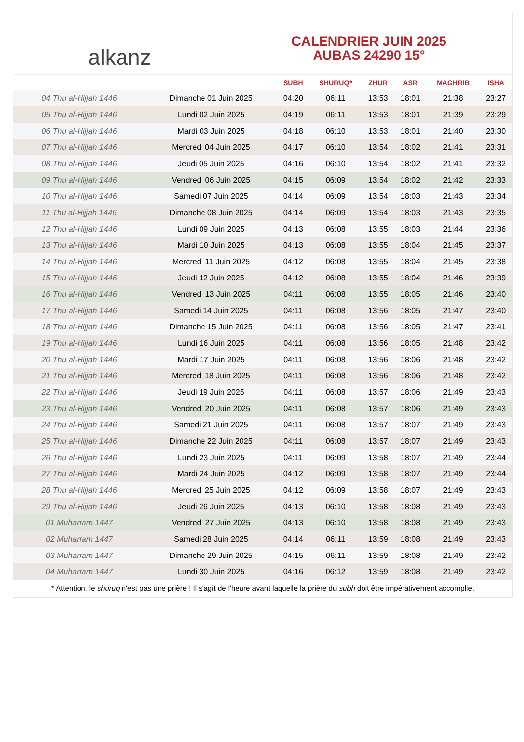alkanz
CALENDRIER JUIN 2025
AUBAS 24290 15°
| | | SUBH | SHURUQ* | ZHUR | ASR | MAGHRIB | ISHA |
| --- | --- | --- | --- | --- | --- | --- | --- |
| 04 Thu al-Hijjah 1446 | Dimanche 01 Juin 2025 | 04:20 | 06:11 | 13:53 | 18:01 | 21:38 | 23:27 |
| 05 Thu al-Hijjah 1446 | Lundi 02 Juin 2025 | 04:19 | 06:11 | 13:53 | 18:01 | 21:39 | 23:29 |
| 06 Thu al-Hijjah 1446 | Mardi 03 Juin 2025 | 04:18 | 06:10 | 13:53 | 18:01 | 21:40 | 23:30 |
| 07 Thu al-Hijjah 1446 | Mercredi 04 Juin 2025 | 04:17 | 06:10 | 13:54 | 18:02 | 21:41 | 23:31 |
| 08 Thu al-Hijjah 1446 | Jeudi 05 Juin 2025 | 04:16 | 06:10 | 13:54 | 18:02 | 21:41 | 23:32 |
| 09 Thu al-Hijjah 1446 | Vendredi 06 Juin 2025 | 04:15 | 06:09 | 13:54 | 18:02 | 21:42 | 23:33 |
| 10 Thu al-Hijjah 1446 | Samedi 07 Juin 2025 | 04:14 | 06:09 | 13:54 | 18:03 | 21:43 | 23:34 |
| 11 Thu al-Hijjah 1446 | Dimanche 08 Juin 2025 | 04:14 | 06:09 | 13:54 | 18:03 | 21:43 | 23:35 |
| 12 Thu al-Hijjah 1446 | Lundi 09 Juin 2025 | 04:13 | 06:08 | 13:55 | 18:03 | 21:44 | 23:36 |
| 13 Thu al-Hijjah 1446 | Mardi 10 Juin 2025 | 04:13 | 06:08 | 13:55 | 18:04 | 21:45 | 23:37 |
| 14 Thu al-Hijjah 1446 | Mercredi 11 Juin 2025 | 04:12 | 06:08 | 13:55 | 18:04 | 21:45 | 23:38 |
| 15 Thu al-Hijjah 1446 | Jeudi 12 Juin 2025 | 04:12 | 06:08 | 13:55 | 18:04 | 21:46 | 23:39 |
| 16 Thu al-Hijjah 1446 | Vendredi 13 Juin 2025 | 04:11 | 06:08 | 13:55 | 18:05 | 21:46 | 23:40 |
| 17 Thu al-Hijjah 1446 | Samedi 14 Juin 2025 | 04:11 | 06:08 | 13:56 | 18:05 | 21:47 | 23:40 |
| 18 Thu al-Hijjah 1446 | Dimanche 15 Juin 2025 | 04:11 | 06:08 | 13:56 | 18:05 | 21:47 | 23:41 |
| 19 Thu al-Hijjah 1446 | Lundi 16 Juin 2025 | 04:11 | 06:08 | 13:56 | 18:05 | 21:48 | 23:42 |
| 20 Thu al-Hijjah 1446 | Mardi 17 Juin 2025 | 04:11 | 06:08 | 13:56 | 18:06 | 21:48 | 23:42 |
| 21 Thu al-Hijjah 1446 | Mercredi 18 Juin 2025 | 04:11 | 06:08 | 13:56 | 18:06 | 21:48 | 23:42 |
| 22 Thu al-Hijjah 1446 | Jeudi 19 Juin 2025 | 04:11 | 06:08 | 13:57 | 18:06 | 21:49 | 23:43 |
| 23 Thu al-Hijjah 1446 | Vendredi 20 Juin 2025 | 04:11 | 06:08 | 13:57 | 18:06 | 21:49 | 23:43 |
| 24 Thu al-Hijjah 1446 | Samedi 21 Juin 2025 | 04:11 | 06:08 | 13:57 | 18:07 | 21:49 | 23:43 |
| 25 Thu al-Hijjah 1446 | Dimanche 22 Juin 2025 | 04:11 | 06:08 | 13:57 | 18:07 | 21:49 | 23:43 |
| 26 Thu al-Hijjah 1446 | Lundi 23 Juin 2025 | 04:11 | 06:09 | 13:58 | 18:07 | 21:49 | 23:44 |
| 27 Thu al-Hijjah 1446 | Mardi 24 Juin 2025 | 04:12 | 06:09 | 13:58 | 18:07 | 21:49 | 23:44 |
| 28 Thu al-Hijjah 1446 | Mercredi 25 Juin 2025 | 04:12 | 06:09 | 13:58 | 18:07 | 21:49 | 23:43 |
| 29 Thu al-Hijjah 1446 | Jeudi 26 Juin 2025 | 04:13 | 06:10 | 13:58 | 18:08 | 21:49 | 23:43 |
| 01 Muharram 1447 | Vendredi 27 Juin 2025 | 04:13 | 06:10 | 13:58 | 18:08 | 21:49 | 23:43 |
| 02 Muharram 1447 | Samedi 28 Juin 2025 | 04:14 | 06:11 | 13:59 | 18:08 | 21:49 | 23:43 |
| 03 Muharram 1447 | Dimanche 29 Juin 2025 | 04:15 | 06:11 | 13:59 | 18:08 | 21:49 | 23:42 |
| 04 Muharram 1447 | Lundi 30 Juin 2025 | 04:16 | 06:12 | 13:59 | 18:08 | 21:49 | 23:42 |
* Attention, le shuruq n'est pas une prière ! Il s'agit de l'heure avant laquelle la prière du subh doit être impérativement accomplie.